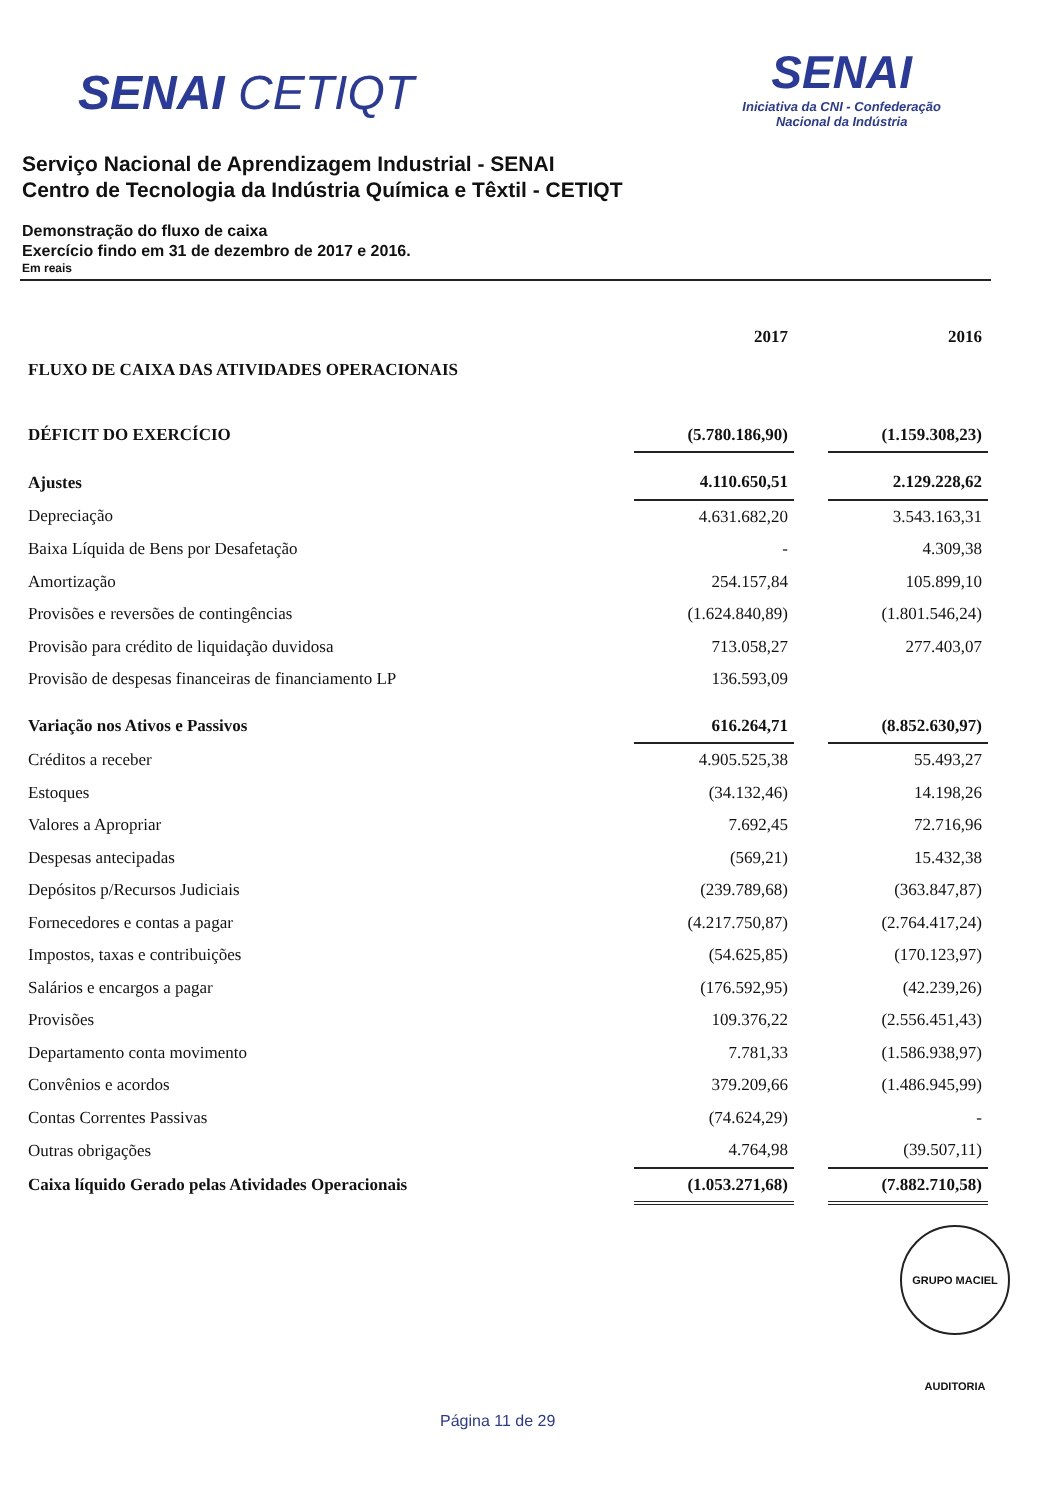SENAI CETIQT
SENAI
Iniciativa da CNI - Confederação
Nacional da Indústria
Serviço Nacional de Aprendizagem Industrial - SENAI
Centro de Tecnologia da Indústria Química e Têxtil - CETIQT
Demonstração do fluxo de caixa
Exercício findo em 31 de dezembro de 2017 e 2016.
Em reais
| | 2017 | | 2016 |
| FLUXO DE CAIXA DAS ATIVIDADES OPERACIONAIS | | | |
| DÉFICIT DO EXERCÍCIO | (5.780.186,90) | | (1.159.308,23) |
| Ajustes | 4.110.650,51 | | 2.129.228,62 |
| Depreciação | 4.631.682,20 | | 3.543.163,31 |
| Baixa Líquida de Bens por Desafetação | - | | 4.309,38 |
| Amortização | 254.157,84 | | 105.899,10 |
| Provisões e reversões de contingências | (1.624.840,89) | | (1.801.546,24) |
| Provisão para crédito de liquidação duvidosa | 713.058,27 | | 277.403,07 |
| Provisão de despesas financeiras de financiamento LP | 136.593,09 | | |
| Variação nos Ativos e Passivos | 616.264,71 | | (8.852.630,97) |
| Créditos a receber | 4.905.525,38 | | 55.493,27 |
| Estoques | (34.132,46) | | 14.198,26 |
| Valores a Apropriar | 7.692,45 | | 72.716,96 |
| Despesas antecipadas | (569,21) | | 15.432,38 |
| Depósitos p/Recursos Judiciais | (239.789,68) | | (363.847,87) |
| Fornecedores e contas a pagar | (4.217.750,87) | | (2.764.417,24) |
| Impostos, taxas e contribuições | (54.625,85) | | (170.123,97) |
| Salários e encargos a pagar | (176.592,95) | | (42.239,26) |
| Provisões | 109.376,22 | | (2.556.451,43) |
| Departamento conta movimento | 7.781,33 | | (1.586.938,97) |
| Convênios e acordos | 379.209,66 | | (1.486.945,99) |
| Contas Correntes Passivas | (74.624,29) | | - |
| Outras obrigações | 4.764,98 | | (39.507,11) |
| Caixa líquido Gerado pelas Atividades Operacionais | (1.053.271,68) | | (7.882.710,58) |
GRUPO MACIEL AUDITORIA
Página 11 de 29